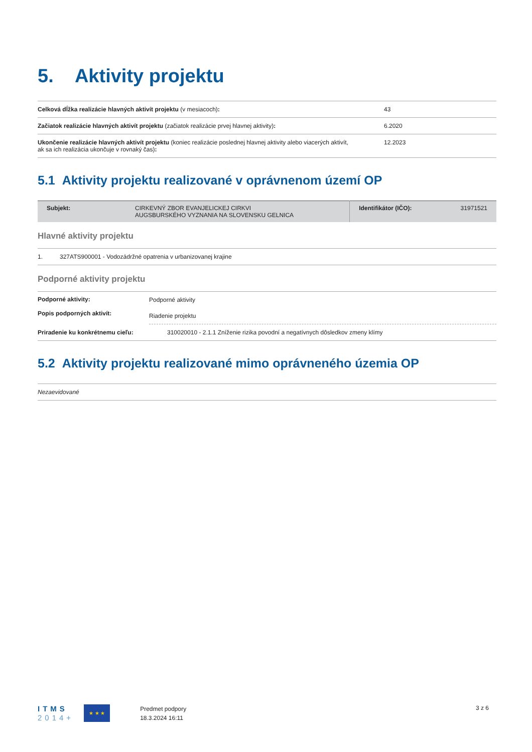5. Aktivity projektu
| Celková dĺžka realizácie hlavných aktivít projektu (v mesiacoch) : | 43 |
| Začiatok realizácie hlavných aktivít projektu (začiatok realizácie prvej hlavnej aktivity) : | 6.2020 |
| Ukončenie realizácie hlavných aktivít projektu (koniec realizácie poslednej hlavnej aktivity alebo viacerých aktivít, ak sa ich realizácia ukončuje v rovnaký čas) : | 12.2023 |
5.1 Aktivity projektu realizované v oprávnenom území OP
| Subjekt: | CIRKEVNÝ ZBOR EVANJELICKEJ CIRKVI AUGSBURSKÉHO VYZNANIA NA SLOVENSKU GELNICA | Identifikátor (IČO): | 31971521 |
Hlavné aktivity projektu
| 1. | 327ATS900001 - Vodozádržné opatrenia v urbanizovanej krajine |
Podporné aktivity projektu
| Podporné aktivity: | Podporné aktivity |
| Popis podporných aktivít: | Riadenie projektu |
| Priradenie ku konkrétnemu cieľu: | 310020010 - 2.1.1 Zníženie rizika povodní a negatívnych dôsledkov zmeny klímy |
5.2 Aktivity projektu realizované mimo oprávneného územia OP
| Nezaevidované |
ITMS
2014+
★ ★ ★
Predmet podpory
18.3.2024 16:11
3 z 6